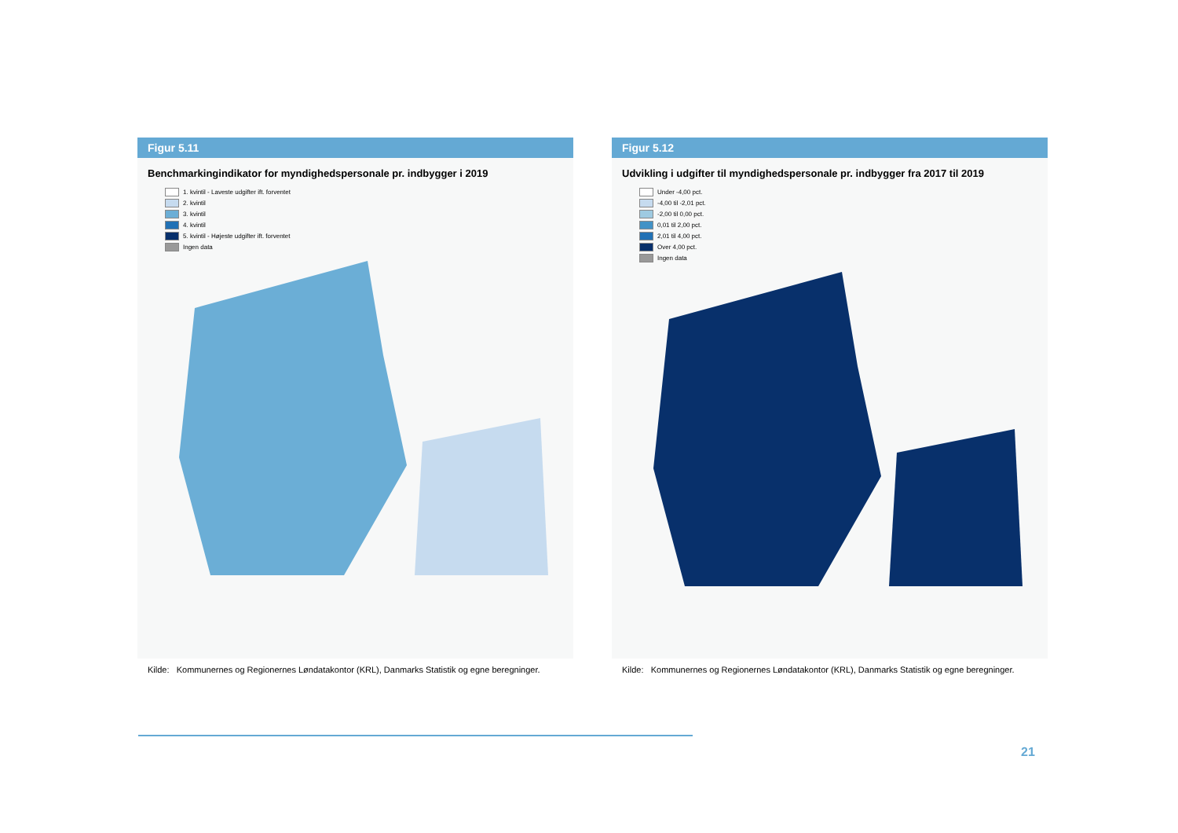Figur 5.11
Benchmarkingindikator for myndighedspersonale pr. indbygger i 2019
1. kvintil - Laveste udgifter ift. forventet
2. kvintil
3. kvintil
4. kvintil
5. kvintil - Højeste udgifter ift. forventet
Ingen data
Kilde: Kommunernes og Regionernes Løndatakontor (KRL), Danmarks Statistik og egne beregninger.
Figur 5.12
Udvikling i udgifter til myndighedspersonale pr. indbygger fra 2017 til 2019
Under -4,00 pct.
-4,00 til -2,01 pct.
-2,00 til 0,00 pct.
0,01 til 2,00 pct.
2,01 til 4,00 pct.
Over 4,00 pct.
Ingen data
Kilde: Kommunernes og Regionernes Løndatakontor (KRL), Danmarks Statistik og egne beregninger.
21